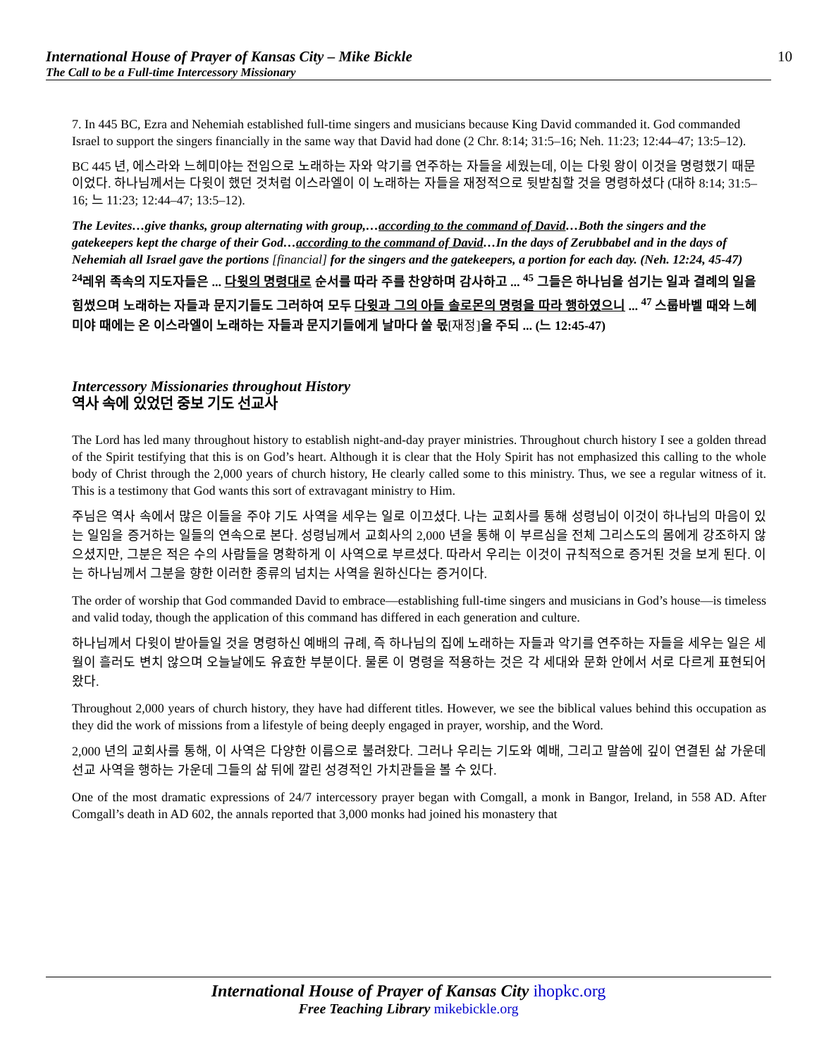International House of Prayer of Kansas City – Mike Bickle
The Call to be a Full-time Intercessory Missionary
10
7. In 445 BC, Ezra and Nehemiah established full-time singers and musicians because King David commanded it. God commanded Israel to support the singers financially in the same way that David had done (2 Chr. 8:14; 31:5–16; Neh. 11:23; 12:44–47; 13:5–12).
BC 445 년, 에스라와 느헤미야는 전임으로 노래하는 자와 악기를 연주하는 자들을 세웠는데, 이는 다윗 왕이 이것을 명령했기 때문이었다. 하나님께서는 다윗이 했던 것처럼 이스라엘이 이 노래하는 자들을 재정적으로 뒷받침할 것을 명령하셨다 (대하 8:14; 31:5–16; 느 11:23; 12:44–47; 13:5–12).
The Levites…give thanks, group alternating with group,…according to the command of David…Both the singers and the gatekeepers kept the charge of their God…according to the command of David…In the days of Zerubbabel and in the days of Nehemiah all Israel gave the portions [financial] for the singers and the gatekeepers, a portion for each day. (Neh. 12:24, 45-47)
<sup>24</sup> 레위 족속의 지도자들은 ... 다윗의 명령대로 순서를 따라 주를 찬양하며 감사하고 ... <sup>45</sup> 그들은 하나님을 섬기는 일과 결례의 일을 힘썼으며 노래하는 자들과 문지기들도 그러하여 모두 다윗과 그의 아들 솔로몬의 명령을 따라 행하였으니 ... <sup>47</sup> 스룹바벨 때와 느헤미야 때에는 온 이스라엘이 노래하는 자들과 문지기들에게 날마다 쓸 몫[재정] 을 주되 ... (느 12:45-47)
Intercessory Missionaries throughout History
역사 속에 있었던 중보 기도 선교사
The Lord has led many throughout history to establish night-and-day prayer ministries. Throughout church history I see a golden thread of the Spirit testifying that this is on God’s heart. Although it is clear that the Holy Spirit has not emphasized this calling to the whole body of Christ through the 2,000 years of church history, He clearly called some to this ministry. Thus, we see a regular witness of it. This is a testimony that God wants this sort of extravagant ministry to Him.
주님은 역사 속에서 많은 이들을 주야 기도 사역을 세우는 일로 이끄셨다. 나는 교회사를 통해 성령님이 이것이 하나님의 마음이 있는 일임을 증거하는 일들의 연속으로 본다. 성령님께서 교회사의 2,000 년을 통해 이 부르심을 전체 그리스도의 몸에게 강조하지 않으셨지만, 그분은 적은 수의 사람들을 명확하게 이 사역으로 부르셨다. 따라서 우리는 이것이 규칙적으로 증거된 것을 보게 된다. 이는 하나님께서 그분을 향한 이러한 종류의 넘치는 사역을 원하신다는 증거이다.
The order of worship that God commanded David to embrace—establishing full-time singers and musicians in God’s house—is timeless and valid today, though the application of this command has differed in each generation and culture.
하나님께서 다윗이 받아들일 것을 명령하신 예배의 규례, 즉 하나님의 집에 노래하는 자들과 악기를 연주하는 자들을 세우는 일은 세월이 흘러도 변치 않으며 오늘날에도 유효한 부분이다. 물론 이 명령을 적용하는 것은 각 세대와 문화 안에서 서로 다르게 표현되어왔다.
Throughout 2,000 years of church history, they have had different titles. However, we see the biblical values behind this occupation as they did the work of missions from a lifestyle of being deeply engaged in prayer, worship, and the Word.
2,000 년의 교회사를 통해, 이 사역은 다양한 이름으로 불려왔다. 그러나 우리는 기도와 예배, 그리고 말씀에 깊이 연결된 삶 가운데 선교 사역을 행하는 가운데 그들의 삶 뒤에 깔린 성경적인 가치관들을 볼 수 있다.
One of the most dramatic expressions of 24/7 intercessory prayer began with Comgall, a monk in Bangor, Ireland, in 558 AD. After Comgall’s death in AD 602, the annals reported that 3,000 monks had joined his monastery that
International House of Prayer of Kansas City ihopkc.org
Free Teaching Library mikebickle.org